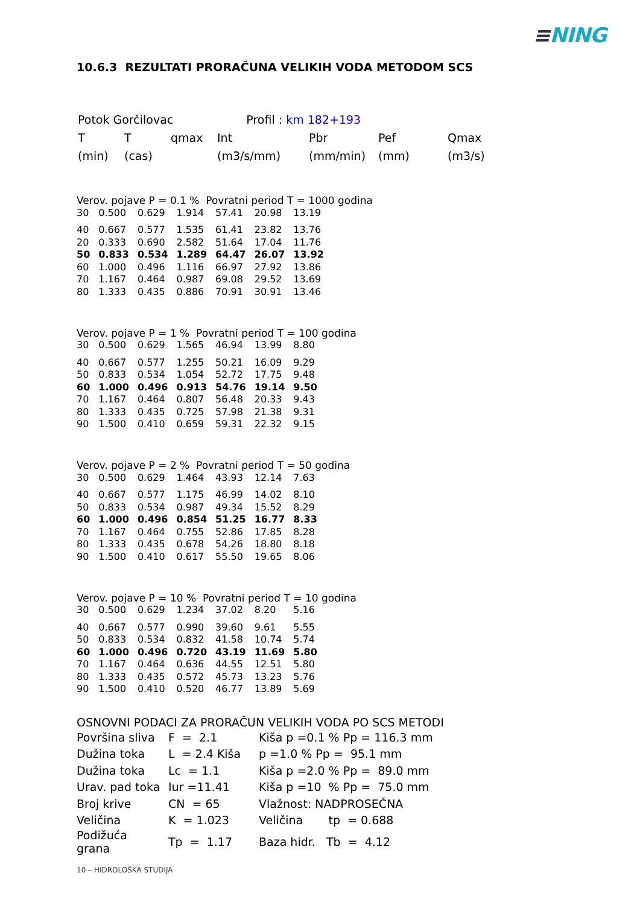≡NING
10.6.3 REZULTATI PRORAČUNA VELIKIH VODA METODOM SCS
| Potok Gorčilovac | | | Profil : km 182+193 | | | |
| T | T | qmax | Int | Pbr | Pef | Qmax |
| (min) | (cas) | | (m3/s/mm) | (mm/min) | (mm) | (m3/s) |
Verov. pojave P = 0.1 % Povratni period T = 1000 godina
| 30 | 0.500 | 0.629 | 1.914 | 57.41 | 20.98 | 13.19 |
| 40 | 0.667 | 0.577 | 1.535 | 61.41 | 23.82 | 13.76 |
| 20 | 0.333 | 0.690 | 2.582 | 51.64 | 17.04 | 11.76 |
| 50 | 0.833 | 0.534 | 1.289 | 64.47 | 26.07 | 13.92 |
| 60 | 1.000 | 0.496 | 1.116 | 66.97 | 27.92 | 13.86 |
| 70 | 1.167 | 0.464 | 0.987 | 69.08 | 29.52 | 13.69 |
| 80 | 1.333 | 0.435 | 0.886 | 70.91 | 30.91 | 13.46 |
Verov. pojave P = 1 % Povratni period T = 100 godina
| 30 | 0.500 | 0.629 | 1.565 | 46.94 | 13.99 | 8.80 |
| 40 | 0.667 | 0.577 | 1.255 | 50.21 | 16.09 | 9.29 |
| 50 | 0.833 | 0.534 | 1.054 | 52.72 | 17.75 | 9.48 |
| 60 | 1.000 | 0.496 | 0.913 | 54.76 | 19.14 | 9.50 |
| 70 | 1.167 | 0.464 | 0.807 | 56.48 | 20.33 | 9.43 |
| 80 | 1.333 | 0.435 | 0.725 | 57.98 | 21.38 | 9.31 |
| 90 | 1.500 | 0.410 | 0.659 | 59.31 | 22.32 | 9.15 |
Verov. pojave P = 2 % Povratni period T = 50 godina
| 30 | 0.500 | 0.629 | 1.464 | 43.93 | 12.14 | 7.63 |
| 40 | 0.667 | 0.577 | 1.175 | 46.99 | 14.02 | 8.10 |
| 50 | 0.833 | 0.534 | 0.987 | 49.34 | 15.52 | 8.29 |
| 60 | 1.000 | 0.496 | 0.854 | 51.25 | 16.77 | 8.33 |
| 70 | 1.167 | 0.464 | 0.755 | 52.86 | 17.85 | 8.28 |
| 80 | 1.333 | 0.435 | 0.678 | 54.26 | 18.80 | 8.18 |
| 90 | 1.500 | 0.410 | 0.617 | 55.50 | 19.65 | 8.06 |
Verov. pojave P = 10 % Povratni period T = 10 godina
| 30 | 0.500 | 0.629 | 1.234 | 37.02 | 8.20 | 5.16 |
| 40 | 0.667 | 0.577 | 0.990 | 39.60 | 9.61 | 5.55 |
| 50 | 0.833 | 0.534 | 0.832 | 41.58 | 10.74 | 5.74 |
| 60 | 1.000 | 0.496 | 0.720 | 43.19 | 11.69 | 5.80 |
| 70 | 1.167 | 0.464 | 0.636 | 44.55 | 12.51 | 5.80 |
| 80 | 1.333 | 0.435 | 0.572 | 45.73 | 13.23 | 5.76 |
| 90 | 1.500 | 0.410 | 0.520 | 46.77 | 13.89 | 5.69 |
OSNOVNI PODACI ZA PRORAČUN VELIKIH VODA PO SCS METODI
| Površina sliva | F = 2.1 | Kiša p =0.1 % Pp = 116.3 mm |
| Dužina toka | L = 2.4 Kiša | p =1.0 % Pp = 95.1 mm |
| Dužina toka | Lc = 1.1 | Kiša p =2.0 % Pp = 89.0 mm |
| Urav. pad toka | Iur =11.41 | Kiša p =10 % Pp = 75.0 mm |
| Broj krive | CN = 65 | Vlažnost: NADPROSEČNA |
| Veličina | K = 1.023 | Veličina tp = 0.688 |
| Podižuća grana | Tp = 1.17 | Baza hidr. Tb = 4.12 |
10 – HIDROLOŠKA STUDIJA